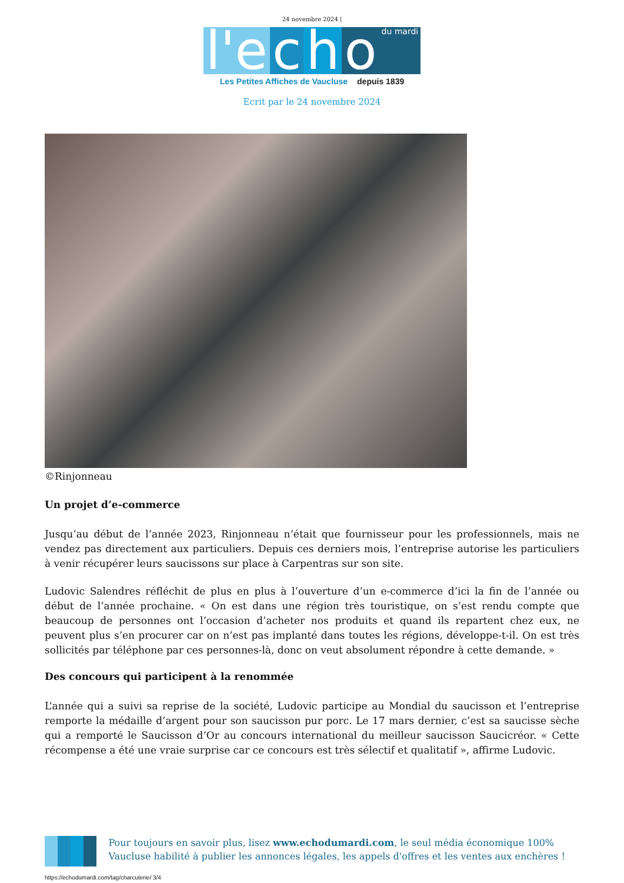24 novembre 2024 |
l'e c h o du mardi
Les Petites Affiches de Vaucluse depuis 1839
Ecrit par le 24 novembre 2024
©Rinjonneau
Un projet d’e-commerce
Jusqu’au début de l’année 2023, Rinjonneau n’était que fournisseur pour les professionnels, mais ne vendez pas directement aux particuliers. Depuis ces derniers mois, l’entreprise autorise les particuliers à venir récupérer leurs saucissons sur place à Carpentras sur son site.
Ludovic Salendres réfléchit de plus en plus à l’ouverture d’un e-commerce d’ici la fin de l’année ou début de l’année prochaine. « On est dans une région très touristique, on s’est rendu compte que beaucoup de personnes ont l’occasion d’acheter nos produits et quand ils repartent chez eux, ne peuvent plus s’en procurer car on n’est pas implanté dans toutes les régions, développe-t-il. On est très sollicités par téléphone par ces personnes-là, donc on veut absolument répondre à cette demande. »
Des concours qui participent à la renommée
L’année qui a suivi sa reprise de la société, Ludovic participe au Mondial du saucisson et l’entreprise remporte la médaille d’argent pour son saucisson pur porc. Le 17 mars dernier, c’est sa saucisse sèche qui a remporté le Saucisson d’Or au concours international du meilleur saucisson Saucicréor. « Cette récompense a été une vraie surprise car ce concours est très sélectif et qualitatif », affirme Ludovic.
Pour toujours en savoir plus, lisez www.echodumardi.com, le seul média économique 100% Vaucluse habilité à publier les annonces légales, les appels d'offres et les ventes aux enchères !
https://echodumardi.com/tag/charcuterie/ 3/4